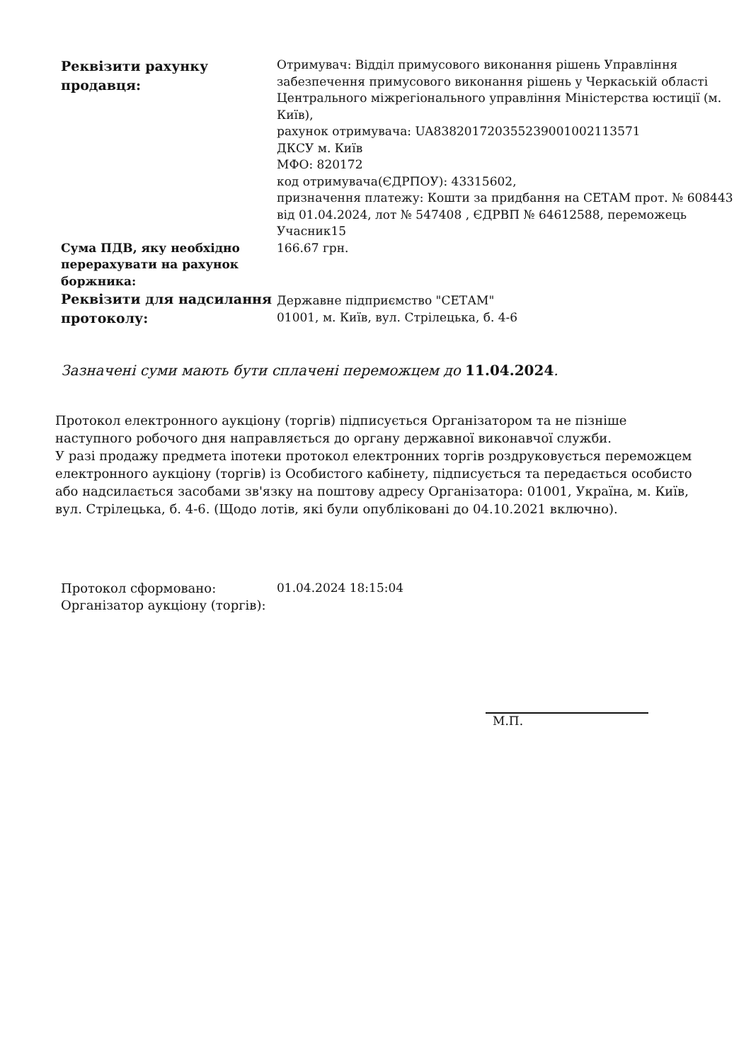| Реквізити рахунку продавця: | Отримувач: Відділ примусового виконання рішень Управління забезпечення примусового виконання рішень у Черкаській області Центрального міжрегіонального управління Міністерства юстиції (м. Київ), рахунок отримувача: UA838201720355239001002113571 ДКСУ м. Київ МФО: 820172 код отримувача(ЄДРПОУ): 43315602, призначення платежу: Кошти за придбання на СЕТАМ прот. № 608443 від 01.04.2024, лот № 547408 , ЄДРВП № 64612588, переможець Учасник15 |
| Сума ПДВ, яку необхідно перерахувати на рахунок боржника: | 166.67 грн. |
| Реквізити для надсилання протоколу: | Державне підприємство "СЕТАМ" 01001, м. Київ, вул. Стрілецька, б. 4-6 |
Зазначені суми мають бути сплачені переможцем до 11.04.2024.
Протокол електронного аукціону (торгів) підписується Організатором та не пізніше наступного робочого дня направляється до органу державної виконавчої служби.
У разі продажу предмета іпотеки протокол електронних торгів роздруковується переможцем електронного аукціону (торгів) із Особистого кабінету, підписується та передається особисто або надсилається засобами зв'язку на поштову адресу Організатора: 01001, Україна, м. Київ, вул. Стрілецька, б. 4-6. (Щодо лотів, які були опубліковані до 04.10.2021 включно).
| Протокол сформовано: | 01.04.2024 18:15:04 |
| Організатор аукціону (торгів): | |
М.П.